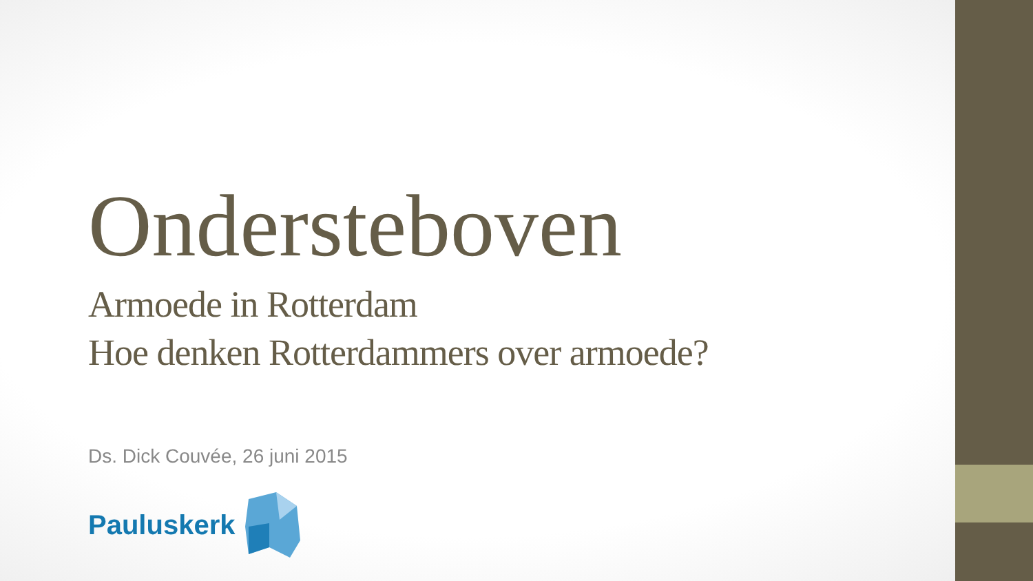Ondersteboven
Armoede in Rotterdam
Hoe denken Rotterdammers over armoede?
Ds. Dick Couvée, 26 juni 2015
Pauluskerk